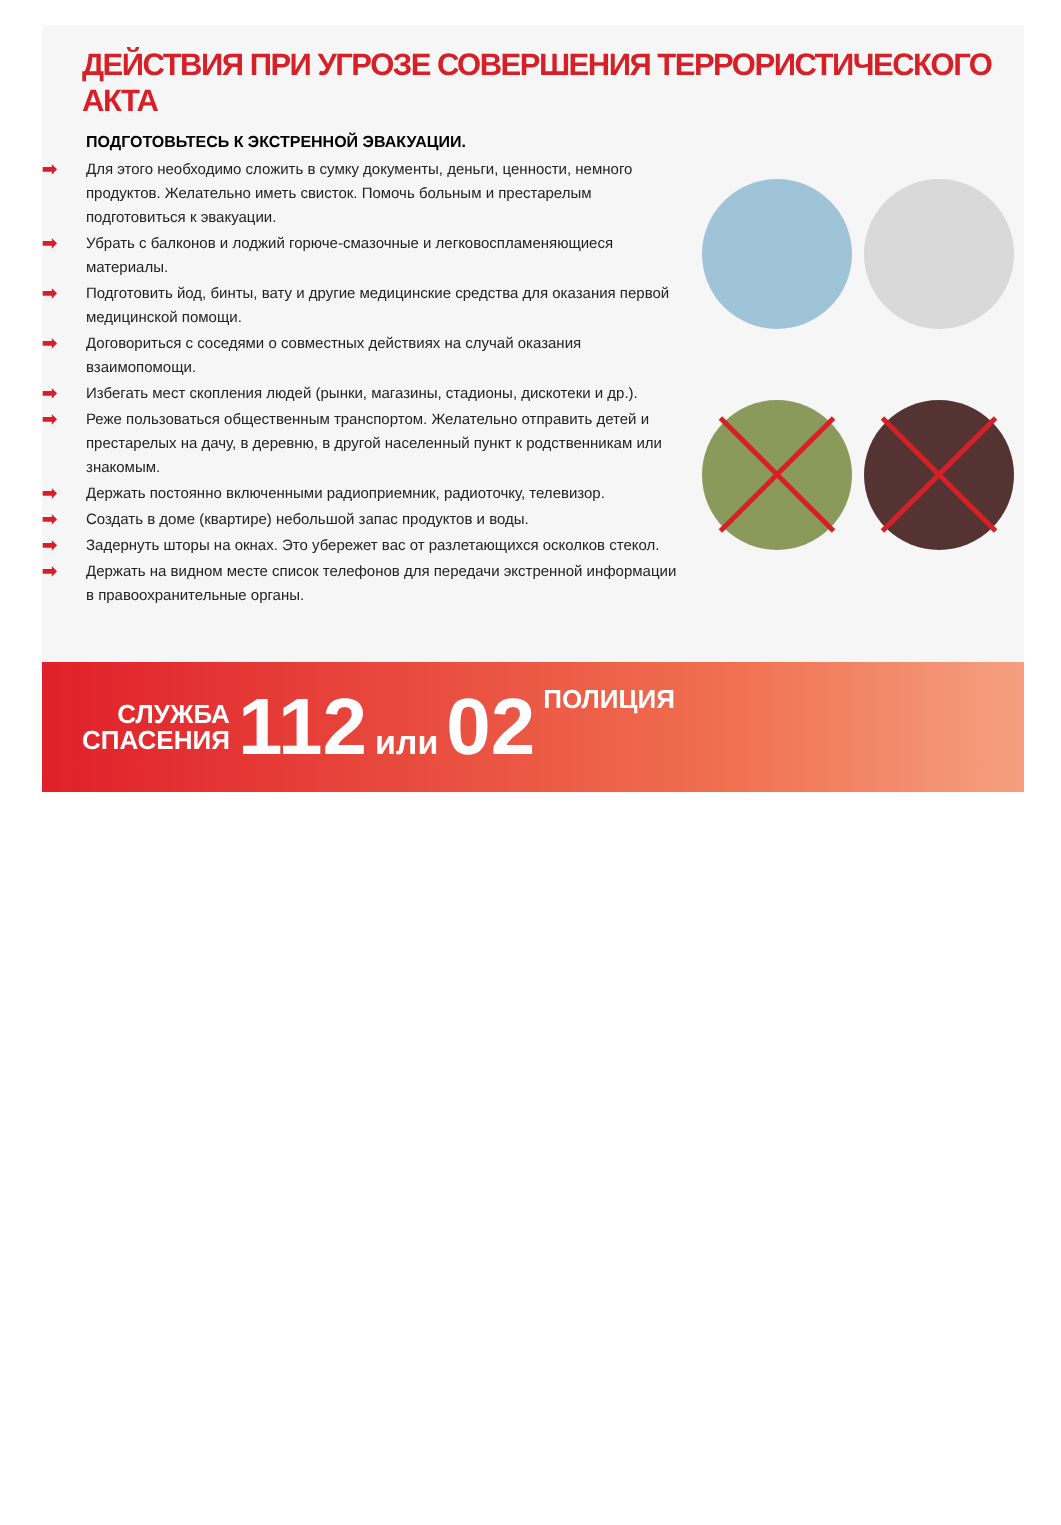ДЕЙСТВИЯ ПРИ УГРОЗЕ СОВЕРШЕНИЯ ТЕРРОРИСТИЧЕСКОГО АКТА
ПОДГОТОВЬТЕСЬ К ЭКСТРЕННОЙ ЭВАКУАЦИИ.
➡ Для этого необходимо сложить в сумку документы, деньги, ценности, немного продуктов. Желательно иметь свисток. Помочь больным и престарелым подготовиться к эвакуации.
➡ Убрать с балконов и лоджий горюче-смазочные и легковоспламеняющиеся материалы.
➡ Подготовить йод, бинты, вату и другие медицинские средства для оказания первой медицинской помощи.
➡ Договориться с соседями о совместных действиях на случай оказания взаимопомощи.
➡ Избегать мест скопления людей (рынки, магазины, стадионы, дискотеки и др.).
➡ Реже пользоваться общественным транспортом. Желательно отправить детей и престарелых на дачу, в деревню, в другой населенный пункт к родственникам или знакомым.
➡ Держать постоянно включенными радиоприемник, радиоточку, телевизор.
➡ Создать в доме (квартире) небольшой запас продуктов и воды.
➡ Задернуть шторы на окнах. Это убережет вас от разлетающихся осколков стекол.
➡ Держать на видном месте список телефонов для передачи экстренной информации в правоохранительные органы.
СЛУЖБА
СПАСЕНИЯ
112 или 02 ПОЛИЦИЯ